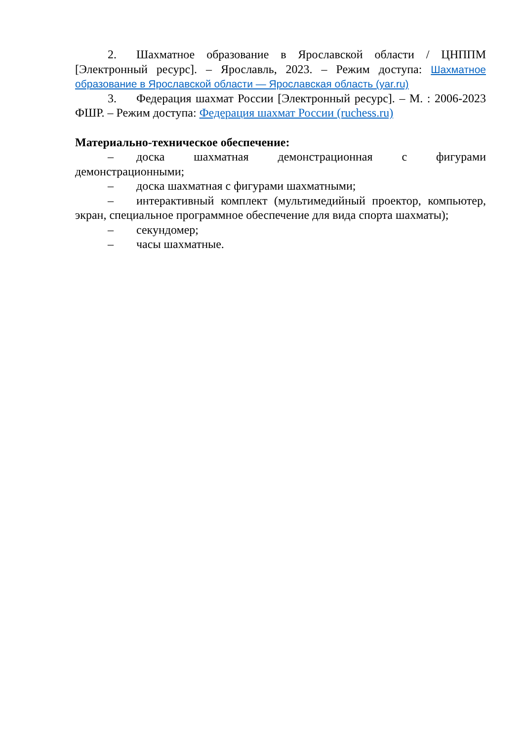2. Шахматное образование в Ярославской области / ЦНППМ [Электронный ресурс]. – Ярославль, 2023. – Режим доступа: Шахматное образование в Ярославской области — Ярославская область (yar.ru)
3. Федерация шахмат России [Электронный ресурс]. – М. : 2006-2023 ФШР. – Режим доступа: Федерация шахмат России (ruchess.ru)
Материально-техническое обеспечение:
– доска шахматная демонстрационная с фигурами демонстрационными;
– доска шахматная с фигурами шахматными;
– интерактивный комплект (мультимедийный проектор, компьютер, экран, специальное программное обеспечение для вида спорта шахматы);
– секундомер;
– часы шахматные.